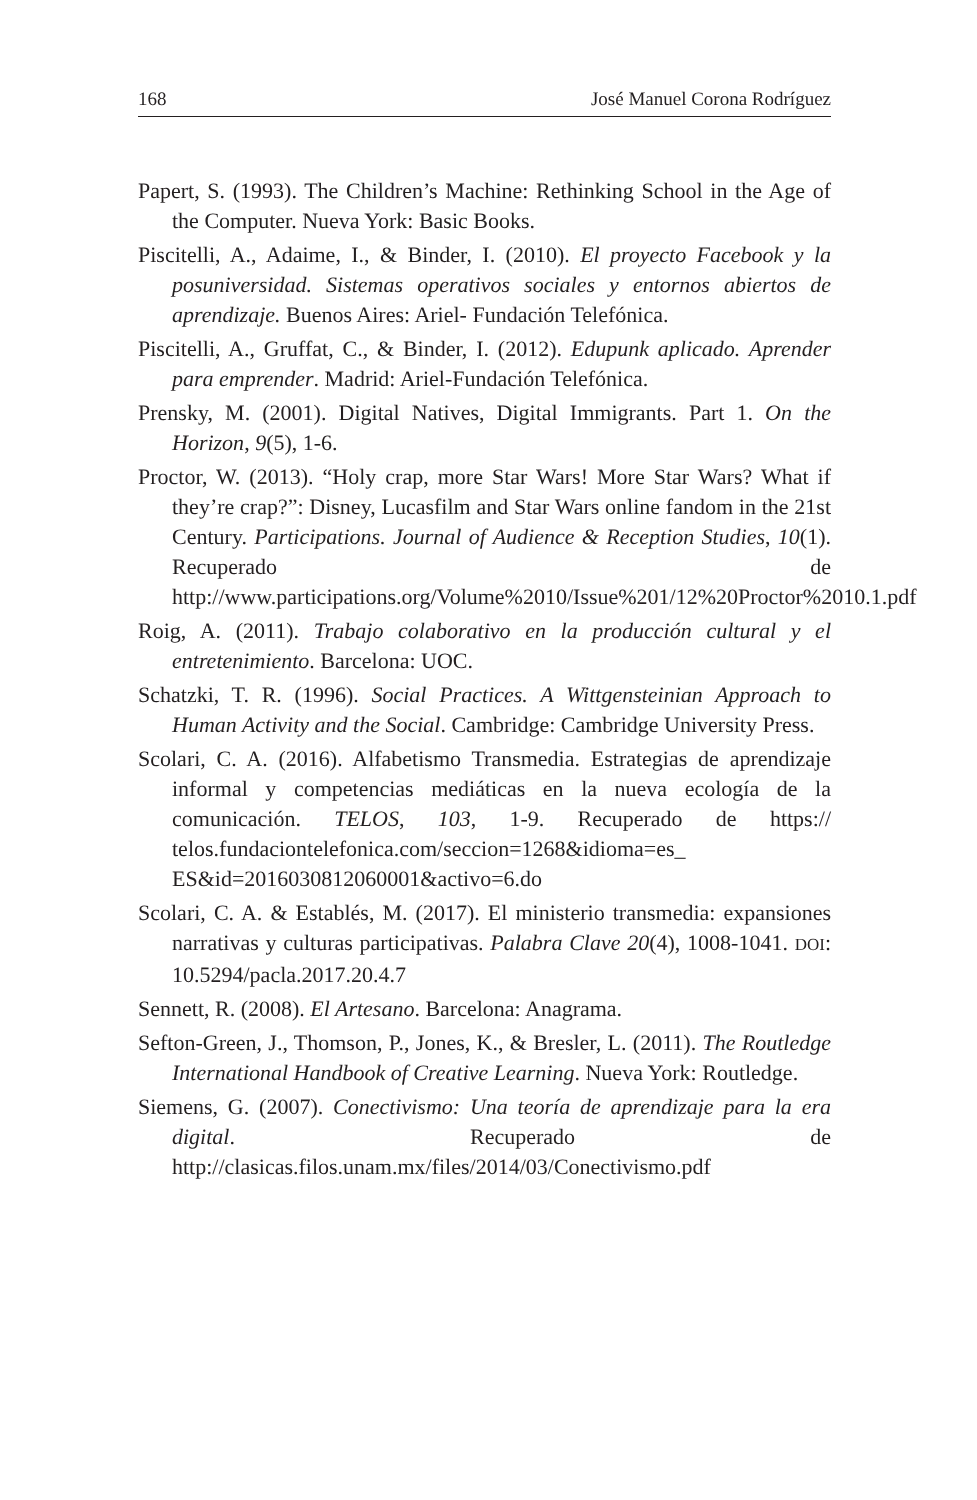168 José Manuel Corona Rodríguez
Papert, S. (1993). The Children’s Machine: Rethinking School in the Age of the Computer. Nueva York: Basic Books.
Piscitelli, A., Adaime, I., & Binder, I. (2010). El proyecto Facebook y la posuniversidad. Sistemas operativos sociales y entornos abiertos de aprendizaje. Buenos Aires: Ariel- Fundación Telefónica.
Piscitelli, A., Gruffat, C., & Binder, I. (2012). Edupunk aplicado. Aprender para emprender. Madrid: Ariel-Fundación Telefónica.
Prensky, M. (2001). Digital Natives, Digital Immigrants. Part 1. On the Horizon, 9(5), 1-6.
Proctor, W. (2013). “Holy crap, more Star Wars! More Star Wars? What if they’re crap?”: Disney, Lucasfilm and Star Wars online fandom in the 21st Century. Participations. Journal of Audience & Reception Studies, 10(1). Recuperado de http://www.participations.org/Volume%2010/Issue%201/12%20Proctor%2010.1.pdf
Roig, A. (2011). Trabajo colaborativo en la producción cultural y el entretenimiento. Barcelona: UOC.
Schatzki, T. R. (1996). Social Practices. A Wittgensteinian Approach to Human Activity and the Social. Cambridge: Cambridge University Press.
Scolari, C. A. (2016). Alfabetismo Transmedia. Estrategias de aprendizaje informal y competencias mediáticas en la nueva ecología de la comunicación. TELOS, 103, 1-9. Recuperado de https:// telos.fundaciontelefonica.com/seccion=1268&idioma=es_ ES&id=2016030812060001&activo=6.do
Scolari, C. A. & Establés, M. (2017). El ministerio transmedia: expansiones narrativas y culturas participativas. Palabra Clave 20(4), 1008-1041. DOI: 10.5294/pacla.2017.20.4.7
Sennett, R. (2008). El Artesano. Barcelona: Anagrama.
Sefton-Green, J., Thomson, P., Jones, K., & Bresler, L. (2011). The Routledge International Handbook of Creative Learning. Nueva York: Routledge.
Siemens, G. (2007). Conectivismo: Una teoría de aprendizaje para la era digital. Recuperado de http://clasicas.filos.unam.mx/files/2014/03/Conectivismo.pdf